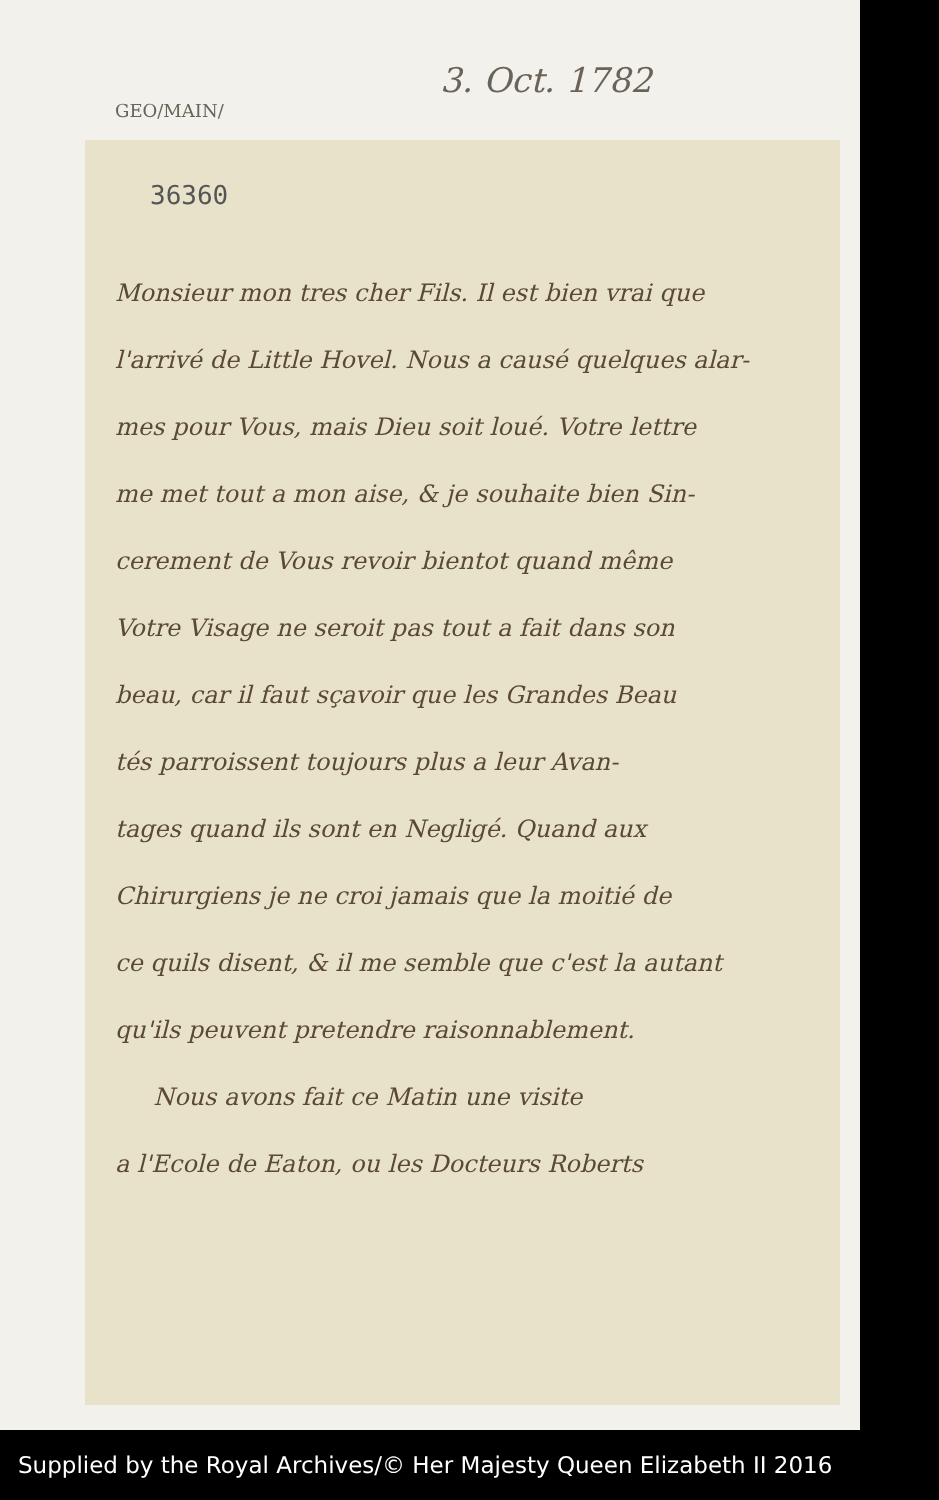GEO/MAIN/
3. Oct. 1782
36360
Monsieur mon tres cher Fils. Il est bien vrai que
l'arrivé de Little Hovel. Nous a causé quelques alar-
mes pour Vous, mais Dieu soit loué. Votre lettre
me met tout a mon aise, & je souhaite bien Sin-
cerement de Vous revoir bientot quand même
Votre Visage ne seroit pas tout a fait dans son
beau, car il faut sçavoir que les Grandes Beau
tés parroissent toujours plus a leur Avan-
tages quand ils sont en Negligé. Quand aux
Chirurgiens je ne croi jamais que la moitié de
ce quils disent, & il me semble que c'est la autant
qu'ils peuvent pretendre raisonnablement.
Nous avons fait ce Matin une visite
a l'Ecole de Eaton, ou les Docteurs Roberts
Supplied by the Royal Archives/© Her Majesty Queen Elizabeth II 2016